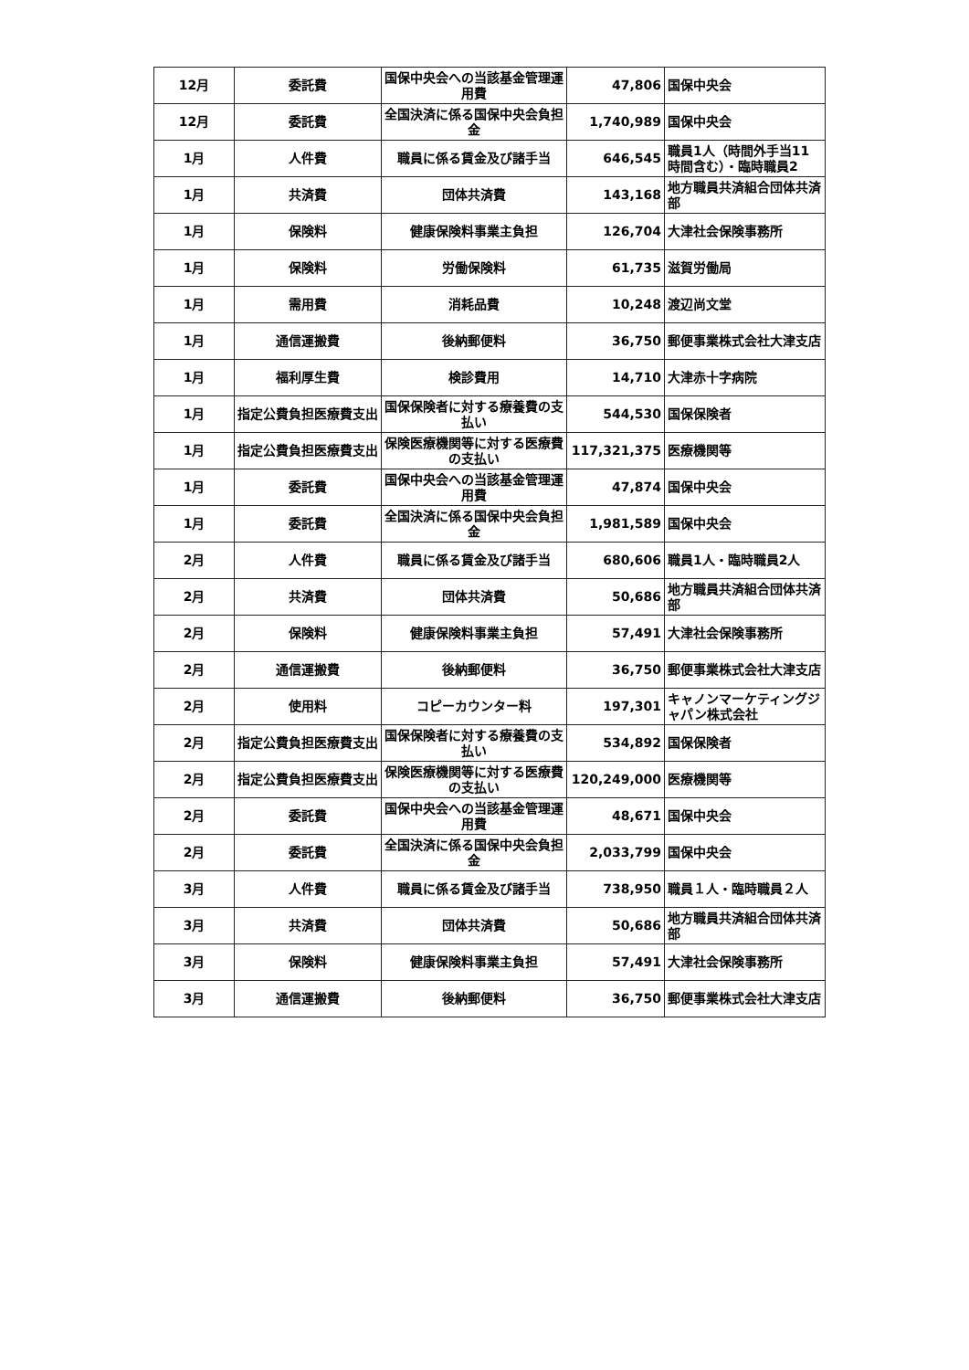| 12月 | 委託費 | 国保中央会への当該基金管理運用費 | 47,806 | 国保中央会 |
| 12月 | 委託費 | 全国決済に係る国保中央会負担金 | 1,740,989 | 国保中央会 |
| 1月 | 人件費 | 職員に係る賃金及び諸手当 | 646,545 | 職員1人（時間外手当11時間含む）・臨時職員2 |
| 1月 | 共済費 | 団体共済費 | 143,168 | 地方職員共済組合団体共済部 |
| 1月 | 保険料 | 健康保険料事業主負担 | 126,704 | 大津社会保険事務所 |
| 1月 | 保険料 | 労働保険料 | 61,735 | 滋賀労働局 |
| 1月 | 需用費 | 消耗品費 | 10,248 | 渡辺尚文堂 |
| 1月 | 通信運搬費 | 後納郵便料 | 36,750 | 郵便事業株式会社大津支店 |
| 1月 | 福利厚生費 | 検診費用 | 14,710 | 大津赤十字病院 |
| 1月 | 指定公費負担医療費支出 | 国保保険者に対する療養費の支払い | 544,530 | 国保保険者 |
| 1月 | 指定公費負担医療費支出 | 保険医療機関等に対する医療費の支払い | 117,321,375 | 医療機関等 |
| 1月 | 委託費 | 国保中央会への当該基金管理運用費 | 47,874 | 国保中央会 |
| 1月 | 委託費 | 全国決済に係る国保中央会負担金 | 1,981,589 | 国保中央会 |
| 2月 | 人件費 | 職員に係る賃金及び諸手当 | 680,606 | 職員1人・臨時職員2人 |
| 2月 | 共済費 | 団体共済費 | 50,686 | 地方職員共済組合団体共済部 |
| 2月 | 保険料 | 健康保険料事業主負担 | 57,491 | 大津社会保険事務所 |
| 2月 | 通信運搬費 | 後納郵便料 | 36,750 | 郵便事業株式会社大津支店 |
| 2月 | 使用料 | コピーカウンター料 | 197,301 | キャノンマーケティングジャパン株式会社 |
| 2月 | 指定公費負担医療費支出 | 国保保険者に対する療養費の支払い | 534,892 | 国保保険者 |
| 2月 | 指定公費負担医療費支出 | 保険医療機関等に対する医療費の支払い | 120,249,000 | 医療機関等 |
| 2月 | 委託費 | 国保中央会への当該基金管理運用費 | 48,671 | 国保中央会 |
| 2月 | 委託費 | 全国決済に係る国保中央会負担金 | 2,033,799 | 国保中央会 |
| 3月 | 人件費 | 職員に係る賃金及び諸手当 | 738,950 | 職員１人・臨時職員２人 |
| 3月 | 共済費 | 団体共済費 | 50,686 | 地方職員共済組合団体共済部 |
| 3月 | 保険料 | 健康保険料事業主負担 | 57,491 | 大津社会保険事務所 |
| 3月 | 通信運搬費 | 後納郵便料 | 36,750 | 郵便事業株式会社大津支店 |